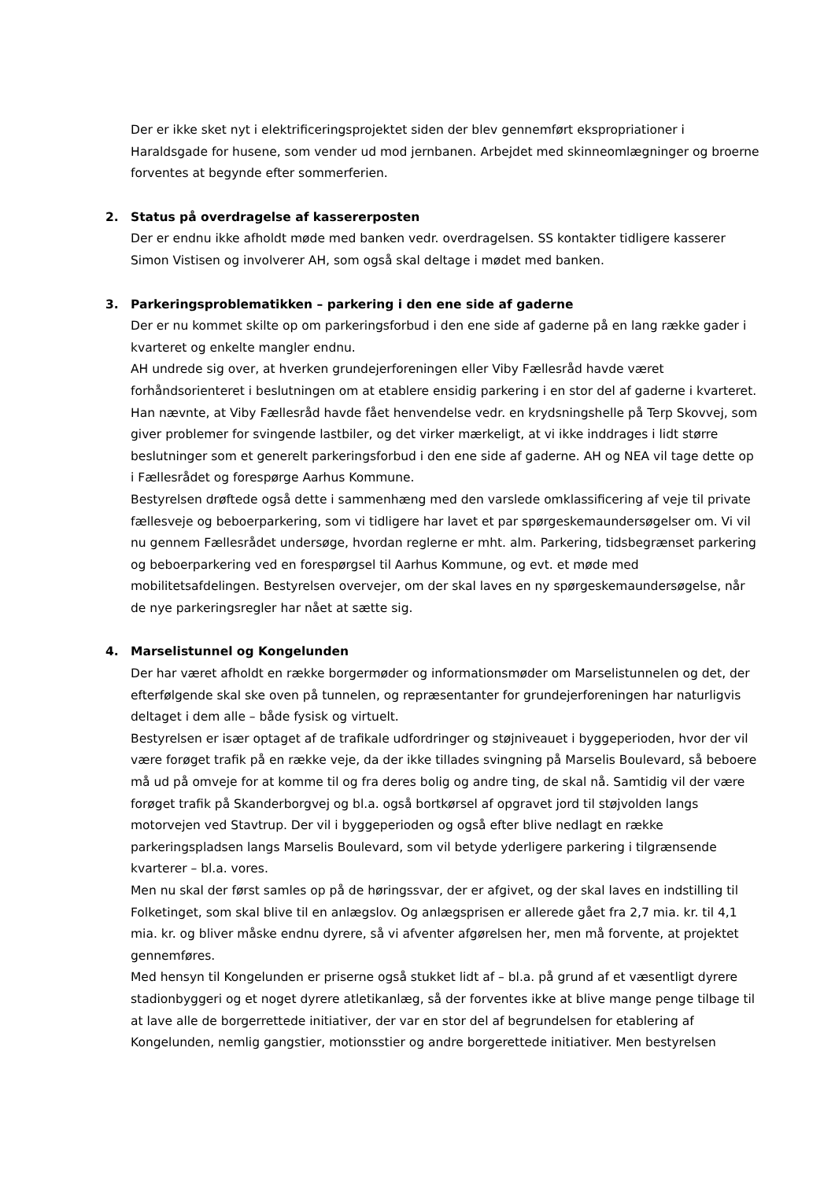Der er ikke sket nyt i elektrificeringsprojektet siden der blev gennemført ekspropriationer i Haraldsgade for husene, som vender ud mod jernbanen. Arbejdet med skinneomlægninger og broerne forventes at begynde efter sommerferien.
2. Status på overdragelse af kassererposten
Der er endnu ikke afholdt møde med banken vedr. overdragelsen. SS kontakter tidligere kasserer Simon Vistisen og involverer AH, som også skal deltage i mødet med banken.
3. Parkeringsproblematikken – parkering i den ene side af gaderne
Der er nu kommet skilte op om parkeringsforbud i den ene side af gaderne på en lang række gader i kvarteret og enkelte mangler endnu.
AH undrede sig over, at hverken grundejerforeningen eller Viby Fællesråd havde været forhåndsorienteret i beslutningen om at etablere ensidig parkering i en stor del af gaderne i kvarteret. Han nævnte, at Viby Fællesråd havde fået henvendelse vedr. en krydsningshelle på Terp Skovvej, som giver problemer for svingende lastbiler, og det virker mærkeligt, at vi ikke inddrages i lidt større beslutninger som et generelt parkeringsforbud i den ene side af gaderne. AH og NEA vil tage dette op i Fællesrådet og forespørge Aarhus Kommune.
Bestyrelsen drøftede også dette i sammenhæng med den varslede omklassificering af veje til private fællesveje og beboerparkering, som vi tidligere har lavet et par spørgeskemaundersøgelser om. Vi vil nu gennem Fællesrådet undersøge, hvordan reglerne er mht. alm. Parkering, tidsbegrænset parkering og beboerparkering ved en forespørgsel til Aarhus Kommune, og evt. et møde med mobilitetsafdelingen. Bestyrelsen overvejer, om der skal laves en ny spørgeskemaundersøgelse, når de nye parkeringsregler har nået at sætte sig.
4. Marselistunnel og Kongelunden
Der har været afholdt en række borgermøder og informationsmøder om Marselistunnelen og det, der efterfølgende skal ske oven på tunnelen, og repræsentanter for grundejerforeningen har naturligvis deltaget i dem alle – både fysisk og virtuelt.
Bestyrelsen er især optaget af de trafikale udfordringer og støjniveauet i byggeperioden, hvor der vil være forøget trafik på en række veje, da der ikke tillades svingning på Marselis Boulevard, så beboere må ud på omveje for at komme til og fra deres bolig og andre ting, de skal nå. Samtidig vil der være forøget trafik på Skanderborgvej og bl.a. også bortkørsel af opgravet jord til støjvolden langs motorvejen ved Stavtrup. Der vil i byggeperioden og også efter blive nedlagt en række parkeringspladsen langs Marselis Boulevard, som vil betyde yderligere parkering i tilgrænsende kvarterer – bl.a. vores.
Men nu skal der først samles op på de høringssvar, der er afgivet, og der skal laves en indstilling til Folketinget, som skal blive til en anlægslov. Og anlægsprisen er allerede gået fra 2,7 mia. kr. til 4,1 mia. kr. og bliver måske endnu dyrere, så vi afventer afgørelsen her, men må forvente, at projektet gennemføres.
Med hensyn til Kongelunden er priserne også stukket lidt af – bl.a. på grund af et væsentligt dyrere stadionbyggeri og et noget dyrere atletikanlæg, så der forventes ikke at blive mange penge tilbage til at lave alle de borgerrettede initiativer, der var en stor del af begrundelsen for etablering af Kongelunden, nemlig gangstier, motionsstier og andre borgerettede initiativer. Men bestyrelsen